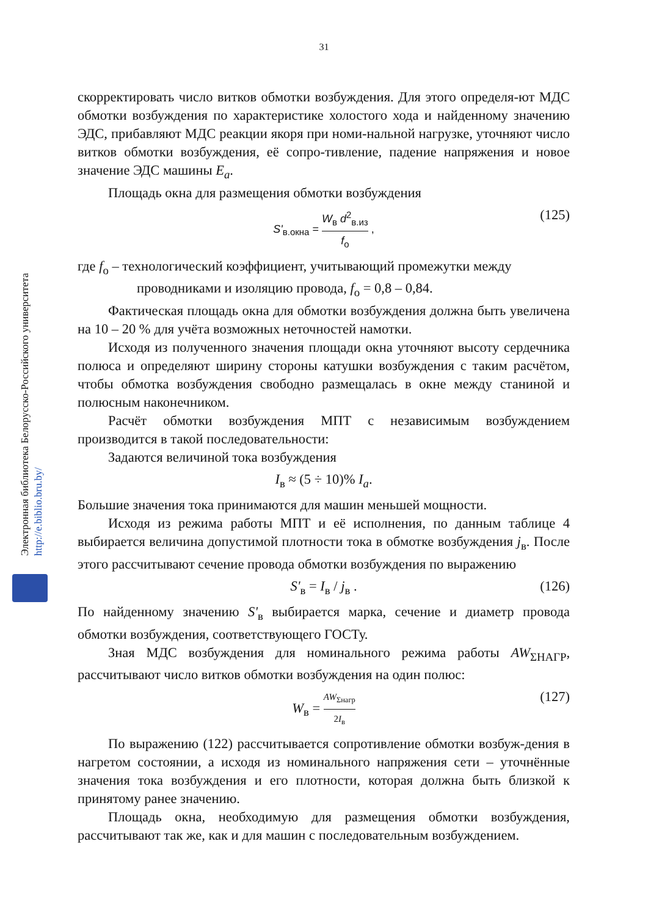31
Электронная библиотека Белорусско-Российского университета
http://e.biblio.bru.by/
скорректировать число витков обмотки возбуждения. Для этого определя-ют МДС обмотки возбуждения по характеристике холостого хода и найденному значению ЭДС, прибавляют МДС реакции якоря при номи-нальной нагрузке, уточняют число витков обмотки возбуждения, её сопро-тивление, падение напряжения и новое значение ЭДС машины E<sub>a</sub>.
Площадь окна для размещения обмотки возбуждения
S'<sub>в.окна</sub> = W<sub>в</sub> d<sup>2</sup><sub>в.из</sub> f<sub>о</sub> , (125)
где f<sub>о</sub> – технологический коэффициент, учитывающий промежутки между
проводниками и изоляцию провода, f<sub>о</sub> = 0,8 – 0,84.
Фактическая площадь окна для обмотки возбуждения должна быть увеличена на 10 – 20 % для учёта возможных неточностей намотки.
Исходя из полученного значения площади окна уточняют высоту сердечника полюса и определяют ширину стороны катушки возбуждения с таким расчётом, чтобы обмотка возбуждения свободно размещалась в окне между станиной и полюсным наконечником.
Расчёт обмотки возбуждения МПТ с независимым возбуждением производится в такой последовательности:
Задаются величиной тока возбуждения
I<sub>в</sub> ≈ (5 ÷ 10)% I<sub>a</sub>.
Большие значения тока принимаются для машин меньшей мощности.
Исходя из режима работы МПТ и её исполнения, по данным таблице 4 выбирается величина допустимой плотности тока в обмотке возбуждения j<sub>в</sub>. После этого рассчитывают сечение провода обмотки возбуждения по выражению
S'<sub>в</sub> = I<sub>в</sub> / j<sub>в</sub> . (126)
По найденному значению S'<sub>в</sub> выбирается марка, сечение и диаметр провода обмотки возбуждения, соответствующего ГОСТу.
Зная МДС возбуждения для номинального режима работы AW<sub>ΣНАГР</sub>, рассчитывают число витков обмотки возбуждения на один полюс:
W<sub>в</sub> = AW<sub>Σнагр</sub> 2I<sub>в</sub> (127)
По выражению (122) рассчитывается сопротивление обмотки возбуж-дения в нагретом состоянии, а исходя из номинального напряжения сети – уточнённые значения тока возбуждения и его плотности, которая должна быть близкой к принятому ранее значению.
Площадь окна, необходимую для размещения обмотки возбуждения, рассчитывают так же, как и для машин с последовательным возбуждением.